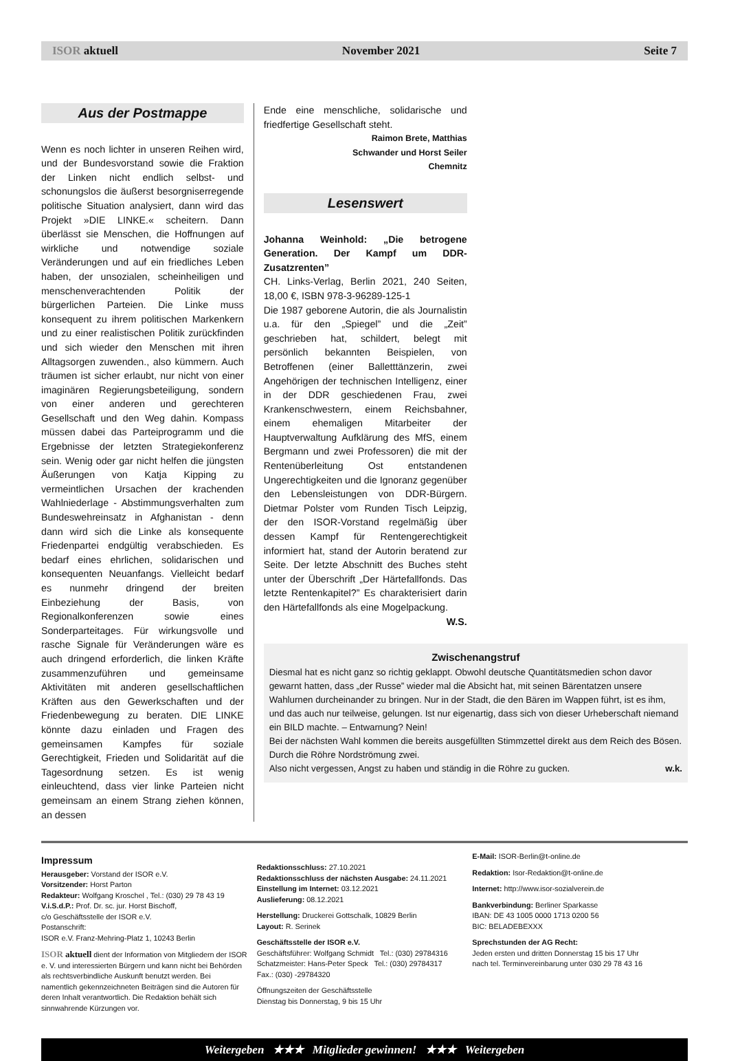ISOR aktuell November 2021 Seite 7
Aus der Postmappe
Wenn es noch lichter in unseren Reihen wird, und der Bundesvorstand sowie die Fraktion der Linken nicht endlich selbst- und schonungslos die äußerst besorgniserregende politische Situation analysiert, dann wird das Projekt »DIE LINKE.« scheitern. Dann überlässt sie Menschen, die Hoffnungen auf wirkliche und notwendige soziale Veränderungen und auf ein friedliches Leben haben, der unsozialen, scheinheiligen und menschenverachtenden Politik der bürgerlichen Parteien. Die Linke muss konsequent zu ihrem politischen Markenkern und zu einer realistischen Politik zurückfinden und sich wieder den Menschen mit ihren Alltagsorgen zuwenden., also kümmern. Auch träumen ist sicher erlaubt, nur nicht von einer imaginären Regierungsbeteiligung, sondern von einer anderen und gerechteren Gesellschaft und den Weg dahin. Kompass müssen dabei das Parteiprogramm und die Ergebnisse der letzten Strategiekonferenz sein. Wenig oder gar nicht helfen die jüngsten Äußerungen von Katja Kipping zu vermeintlichen Ursachen der krachenden Wahlniederlage - Abstimmungsverhalten zum Bundeswehreinsatz in Afghanistan - denn dann wird sich die Linke als konsequente Friedenpartei endgültig verabschieden. Es bedarf eines ehrlichen, solidarischen und konsequenten Neuanfangs. Vielleicht bedarf es nunmehr dringend der breiten Einbeziehung der Basis, von Regionalkonferenzen sowie eines Sonderparteitages. Für wirkungsvolle und rasche Signale für Veränderungen wäre es auch dringend erforderlich, die linken Kräfte zusammenzuführen und gemeinsame Aktivitäten mit anderen gesellschaftlichen Kräften aus den Gewerkschaften und der Friedenbewegung zu beraten. DIE LINKE könnte dazu einladen und Fragen des gemeinsamen Kampfes für soziale Gerechtigkeit, Frieden und Solidarität auf die Tagesordnung setzen. Es ist wenig einleuchtend, dass vier linke Parteien nicht gemeinsam an einem Strang ziehen können, an dessen
Ende eine menschliche, solidarische und friedfertige Gesellschaft steht.
Raimon Brete, Matthias
Schwander und Horst Seiler
Chemnitz
Lesenswert
Johanna Weinhold: „Die betrogene Generation. Der Kampf um DDR-Zusatzrenten”
CH. Links-Verlag, Berlin 2021, 240 Seiten, 18,00 €, ISBN 978-3-96289-125-1
Die 1987 geborene Autorin, die als Journalistin u.a. für den „Spiegel” und die „Zeit” geschrieben hat, schildert, belegt mit persönlich bekannten Beispielen, von Betroffenen (einer Balletttänzerin, zwei Angehörigen der technischen Intelligenz, einer in der DDR geschiedenen Frau, zwei Krankenschwestern, einem Reichsbahner, einem ehemaligen Mitarbeiter der Hauptverwaltung Aufklärung des MfS, einem Bergmann und zwei Professoren) die mit der Rentenüberleitung Ost entstandenen Ungerechtigkeiten und die Ignoranz gegenüber den Lebensleistungen von DDR-Bürgern. Dietmar Polster vom Runden Tisch Leipzig, der den ISOR-Vorstand regelmäßig über dessen Kampf für Rentengerechtigkeit informiert hat, stand der Autorin beratend zur Seite. Der letzte Abschnitt des Buches steht unter der Überschrift „Der Härtefallfonds. Das letzte Rentenkapitel?” Es charakterisiert darin den Härtefallfonds als eine Mogelpackung. W.S.
Zwischenangstruf
Diesmal hat es nicht ganz so richtig geklappt. Obwohl deutsche Quantitätsmedien schon davor gewarnt hatten, dass „der Russe” wieder mal die Absicht hat, mit seinen Bärentatzen unsere Wahlurnen durcheinander zu bringen. Nur in der Stadt, die den Bären im Wappen führt, ist es ihm, und das auch nur teilweise, gelungen. Ist nur eigenartig, dass sich von dieser Urheberschaft niemand ein BILD machte. – Entwarnung? Nein!
Bei der nächsten Wahl kommen die bereits ausgefüllten Stimmzettel direkt aus dem Reich des Bösen. Durch die Röhre Nordströmung zwei.
Also nicht vergessen, Angst zu haben und ständig in die Röhre zu gucken. w.k.
Impressum
Herausgeber: Vorstand der ISOR e.V.
Vorsitzender: Horst Parton
Redakteur: Wolfgang Kroschel , Tel.: (030) 29 78 43 19
V.i.S.d.P.: Prof. Dr. sc. jur. Horst Bischoff,
c/o Geschäftsstelle der ISOR e.V.
Postanschrift:
ISOR e.V. Franz-Mehring-Platz 1, 10243 Berlin
ISOR aktuell dient der Information von Mitgliedern der ISOR e. V. und interessierten Bürgern und kann nicht bei Behörden als rechtsverbindliche Auskunft benutzt werden. Bei namentlich gekennzeichneten Beiträgen sind die Autoren für deren Inhalt verantwortlich. Die Redaktion behält sich sinnwahrende Kürzungen vor.
Redaktionsschluss: 27.10.2021
Redaktionsschluss der nächsten Ausgabe: 24.11.2021
Einstellung im Internet: 03.12.2021
Auslieferung: 08.12.2021
Herstellung: Druckerei Gottschalk, 10829 Berlin
Layout: R. Serinek
Geschäftsstelle der ISOR e.V.
Geschäftsführer: Wolfgang Schmidt Tel.: (030) 29784316
Schatzmeister: Hans-Peter Speck Tel.: (030) 29784317
Fax.: (030) -29784320
Öffnungszeiten der Geschäftsstelle
Dienstag bis Donnerstag, 9 bis 15 Uhr
E-Mail: ISOR-Berlin@t-online.de
Redaktion: Isor-Redaktion@t-online.de
Internet: http://www.isor-sozialverein.de
Bankverbindung: Berliner Sparkasse
IBAN: DE 43 1005 0000 1713 0200 56
BIC: BELADEBEXXX
Sprechstunden der AG Recht:
Jeden ersten und dritten Donnerstag 15 bis 17 Uhr
nach tel. Terminvereinbarung unter 030 29 78 43 16
Weitergeben ★★★ Mitglieder gewinnen! ★★★ Weitergeben